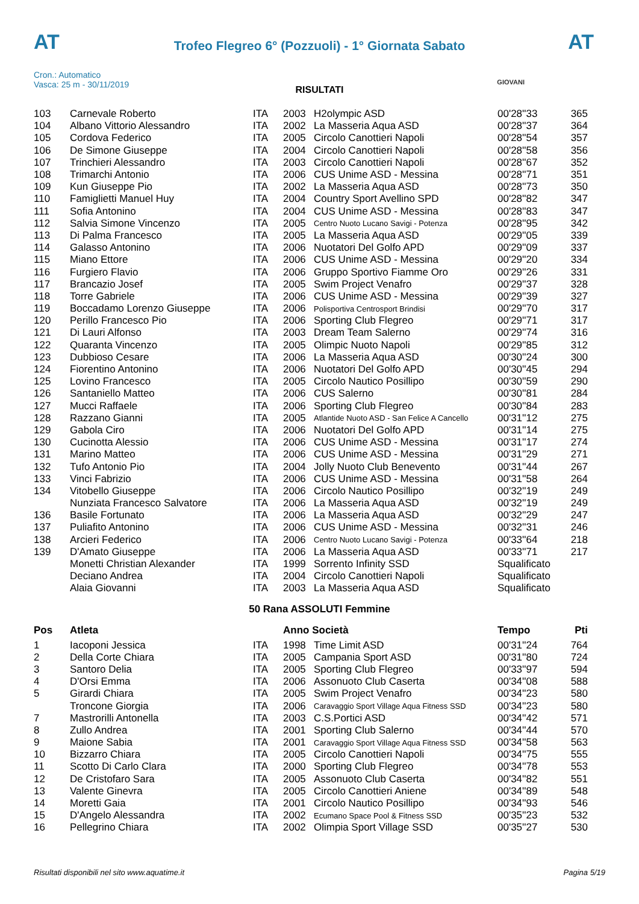AT AT
Trofeo Flegreo 6° (Pozzuoli) - 1° Giornata Sabato
Cron.: Automatico
Vasca: 25 m - 30/11/2019
GIOVANI
RISULTATI
| 103 | Carnevale Roberto | ITA | 2003 | H2olympic ASD | 00'28''33 | 365 |
| 104 | Albano Vittorio Alessandro | ITA | 2002 | La Masseria Aqua ASD | 00'28''37 | 364 |
| 105 | Cordova Federico | ITA | 2005 | Circolo Canottieri Napoli | 00'28''54 | 357 |
| 106 | De Simone Giuseppe | ITA | 2004 | Circolo Canottieri Napoli | 00'28''58 | 356 |
| 107 | Trinchieri Alessandro | ITA | 2003 | Circolo Canottieri Napoli | 00'28''67 | 352 |
| 108 | Trimarchi Antonio | ITA | 2006 | CUS Unime ASD - Messina | 00'28''71 | 351 |
| 109 | Kun Giuseppe Pio | ITA | 2002 | La Masseria Aqua ASD | 00'28''73 | 350 |
| 110 | Famiglietti Manuel Huy | ITA | 2004 | Country Sport Avellino SPD | 00'28''82 | 347 |
| 111 | Sofia Antonino | ITA | 2004 | CUS Unime ASD - Messina | 00'28''83 | 347 |
| 112 | Salvia Simone Vincenzo | ITA | 2005 | Centro Nuoto Lucano Savigi - Potenza | 00'28''95 | 342 |
| 113 | Di Palma Francesco | ITA | 2005 | La Masseria Aqua ASD | 00'29''05 | 339 |
| 114 | Galasso Antonino | ITA | 2006 | Nuotatori Del Golfo APD | 00'29''09 | 337 |
| 115 | Miano Ettore | ITA | 2006 | CUS Unime ASD - Messina | 00'29''20 | 334 |
| 116 | Furgiero Flavio | ITA | 2006 | Gruppo Sportivo Fiamme Oro | 00'29''26 | 331 |
| 117 | Brancazio Josef | ITA | 2005 | Swim Project Venafro | 00'29''37 | 328 |
| 118 | Torre Gabriele | ITA | 2006 | CUS Unime ASD - Messina | 00'29''39 | 327 |
| 119 | Boccadamo Lorenzo Giuseppe | ITA | 2006 | Polisportiva Centrosport Brindisi | 00'29''70 | 317 |
| 120 | Perillo Francesco Pio | ITA | 2006 | Sporting Club Flegreo | 00'29''71 | 317 |
| 121 | Di Lauri Alfonso | ITA | 2003 | Dream Team Salerno | 00'29''74 | 316 |
| 122 | Quaranta Vincenzo | ITA | 2005 | Olimpic Nuoto Napoli | 00'29''85 | 312 |
| 123 | Dubbioso Cesare | ITA | 2006 | La Masseria Aqua ASD | 00'30''24 | 300 |
| 124 | Fiorentino Antonino | ITA | 2006 | Nuotatori Del Golfo APD | 00'30''45 | 294 |
| 125 | Lovino Francesco | ITA | 2005 | Circolo Nautico Posillipo | 00'30''59 | 290 |
| 126 | Santaniello Matteo | ITA | 2006 | CUS Salerno | 00'30''81 | 284 |
| 127 | Mucci Raffaele | ITA | 2006 | Sporting Club Flegreo | 00'30''84 | 283 |
| 128 | Razzano Gianni | ITA | 2005 | Atlantide Nuoto ASD - San Felice A Cancello | 00'31''12 | 275 |
| 129 | Gabola Ciro | ITA | 2006 | Nuotatori Del Golfo APD | 00'31''14 | 275 |
| 130 | Cucinotta Alessio | ITA | 2006 | CUS Unime ASD - Messina | 00'31''17 | 274 |
| 131 | Marino Matteo | ITA | 2006 | CUS Unime ASD - Messina | 00'31''29 | 271 |
| 132 | Tufo Antonio Pio | ITA | 2004 | Jolly Nuoto Club Benevento | 00'31''44 | 267 |
| 133 | Vinci Fabrizio | ITA | 2006 | CUS Unime ASD - Messina | 00'31''58 | 264 |
| 134 | Vitobello Giuseppe | ITA | 2006 | Circolo Nautico Posillipo | 00'32''19 | 249 |
| | Nunziata Francesco Salvatore | ITA | 2006 | La Masseria Aqua ASD | 00'32''19 | 249 |
| 136 | Basile Fortunato | ITA | 2006 | La Masseria Aqua ASD | 00'32''29 | 247 |
| 137 | Puliafito Antonino | ITA | 2006 | CUS Unime ASD - Messina | 00'32''31 | 246 |
| 138 | Arcieri Federico | ITA | 2006 | Centro Nuoto Lucano Savigi - Potenza | 00'33''64 | 218 |
| 139 | D'Amato Giuseppe | ITA | 2006 | La Masseria Aqua ASD | 00'33''71 | 217 |
| | Monetti Christian Alexander | ITA | 1999 | Sorrento Infinity SSD | Squalificato | |
| | Deciano Andrea | ITA | 2004 | Circolo Canottieri Napoli | Squalificato | |
| | Alaia Giovanni | ITA | 2003 | La Masseria Aqua ASD | Squalificato | |
50 Rana ASSOLUTI Femmine
| Pos | Atleta | | Anno Società | | Tempo | Pti |
| --- | --- | --- | --- | --- | --- | --- |
| 1 | Iacoponi Jessica | ITA | 1998 | Time Limit ASD | 00'31''24 | 764 |
| 2 | Della Corte Chiara | ITA | 2005 | Campania Sport ASD | 00'31''80 | 724 |
| 3 | Santoro Delia | ITA | 2005 | Sporting Club Flegreo | 00'33''97 | 594 |
| 4 | D'Orsi Emma | ITA | 2006 | Assonuoto Club Caserta | 00'34''08 | 588 |
| 5 | Girardi Chiara | ITA | 2005 | Swim Project Venafro | 00'34''23 | 580 |
| | Troncone Giorgia | ITA | 2006 | Caravaggio Sport Village Aqua Fitness SSD | 00'34''23 | 580 |
| 7 | Mastrorilli Antonella | ITA | 2003 | C.S.Portici ASD | 00'34''42 | 571 |
| 8 | Zullo Andrea | ITA | 2001 | Sporting Club Salerno | 00'34''44 | 570 |
| 9 | Maione Sabia | ITA | 2001 | Caravaggio Sport Village Aqua Fitness SSD | 00'34''58 | 563 |
| 10 | Bizzarro Chiara | ITA | 2005 | Circolo Canottieri Napoli | 00'34''75 | 555 |
| 11 | Scotto Di Carlo Clara | ITA | 2000 | Sporting Club Flegreo | 00'34''78 | 553 |
| 12 | De Cristofaro Sara | ITA | 2005 | Assonuoto Club Caserta | 00'34''82 | 551 |
| 13 | Valente Ginevra | ITA | 2005 | Circolo Canottieri Aniene | 00'34''89 | 548 |
| 14 | Moretti Gaia | ITA | 2001 | Circolo Nautico Posillipo | 00'34''93 | 546 |
| 15 | D'Angelo Alessandra | ITA | 2002 | Ecumano Space Pool & Fitness SSD | 00'35''23 | 532 |
| 16 | Pellegrino Chiara | ITA | 2002 | Olimpia Sport Village SSD | 00'35''27 | 530 |
Risultati disponibili nel sito www.aquatime.it Pagina 5/19